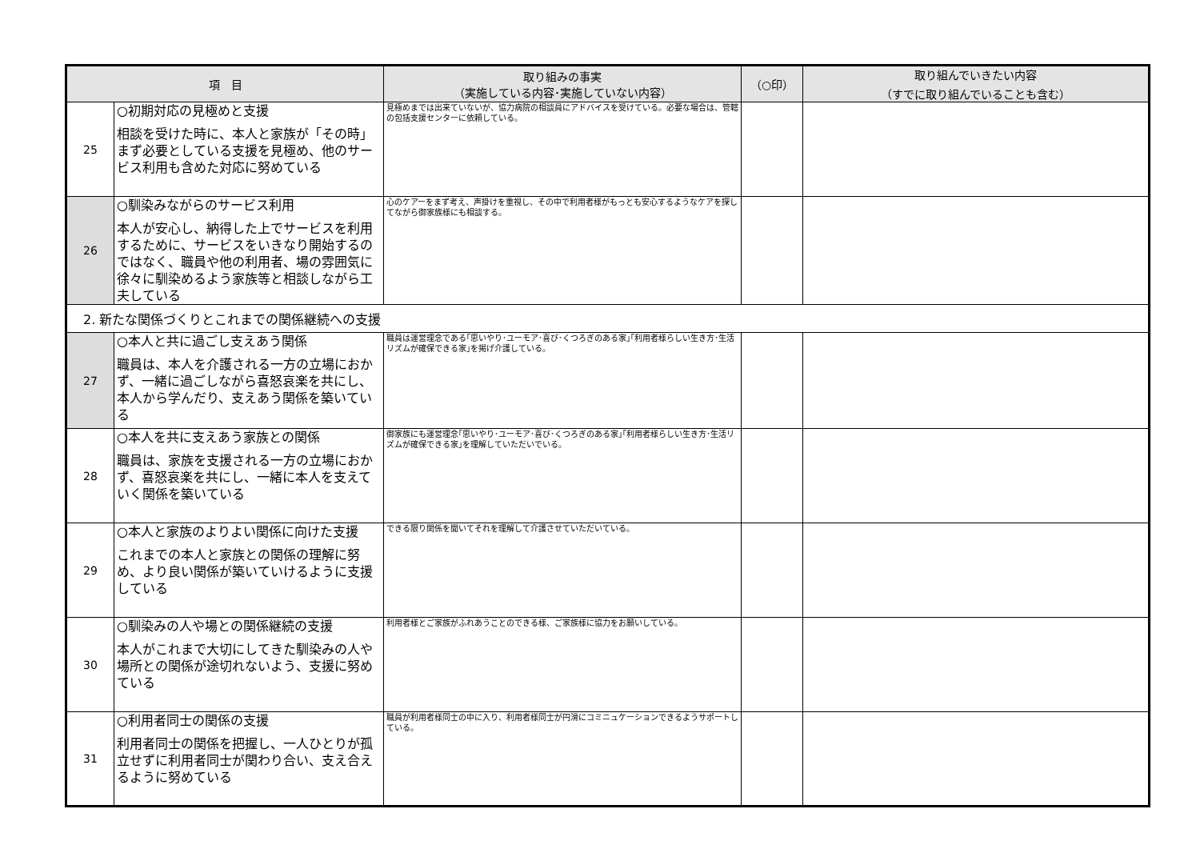| 項 目 | | 取り組みの事実 （実施している内容･実施していない内容） | （○印） | 取り組んでいきたい内容 （すでに取り組んでいることも含む） |
| --- | --- | --- | --- | --- |
| 25 | ○初期対応の見極めと支援 相談を受けた時に、本人と家族が「その時」まず必要としている支援を見極め、他のサービス利用も含めた対応に努めている | 見極めまでは出来ていないが、協力病院の相談員にアドバイスを受けている。必要な場合は、管轄の包括支援センターに依頼している。 | | |
| 26 | ○馴染みながらのサービス利用 本人が安心し、納得した上でサービスを利用するために、サービスをいきなり開始するのではなく、職員や他の利用者、場の雰囲気に徐々に馴染めるよう家族等と相談しながら工夫している | 心のケアーをまず考え、声掛けを重視し、その中で利用者様がもっとも安心するようなケアを探してながら御家族様にも相談する。 | | |
| 2. 新たな関係づくりとこれまでの関係継続への支援 | | | | |
| 27 | ○本人と共に過ごし支えあう関係 職員は、本人を介護される一方の立場におかず、一緒に過ごしながら喜怒哀楽を共にし、本人から学んだり、支えあう関係を築いている | 職員は運営理念である｢思いやり･ユーモア･喜び･くつろぎのある家｣｢利用者様らしい生き方･生活リズムが確保できる家｣を掲げ介護している。 | | |
| 28 | ○本人を共に支えあう家族との関係 職員は、家族を支援される一方の立場におかず、喜怒哀楽を共にし、一緒に本人を支えていく関係を築いている | 御家族にも運営理念｢思いやり･ユーモア･喜び･くつろぎのある家｣｢利用者様らしい生き方･生活リズムが確保できる家｣を理解していただいでいる。 | | |
| 29 | ○本人と家族のよりよい関係に向けた支援 これまでの本人と家族との関係の理解に努め、より良い関係が築いていけるように支援している | できる限り関係を聞いてそれを理解して介護させていただいている。 | | |
| 30 | ○馴染みの人や場との関係継続の支援 本人がこれまで大切にしてきた馴染みの人や場所との関係が途切れないよう、支援に努めている | 利用者様とご家族がふれあうことのできる様、ご家族様に協力をお願いしている。 | | |
| 31 | ○利用者同士の関係の支援 利用者同士の関係を把握し、一人ひとりが孤立せずに利用者同士が関わり合い、支え合えるように努めている | 職員が利用者様同士の中に入り、利用者様同士が円滑にコミニュケーションできるようサポートしている。 | | |